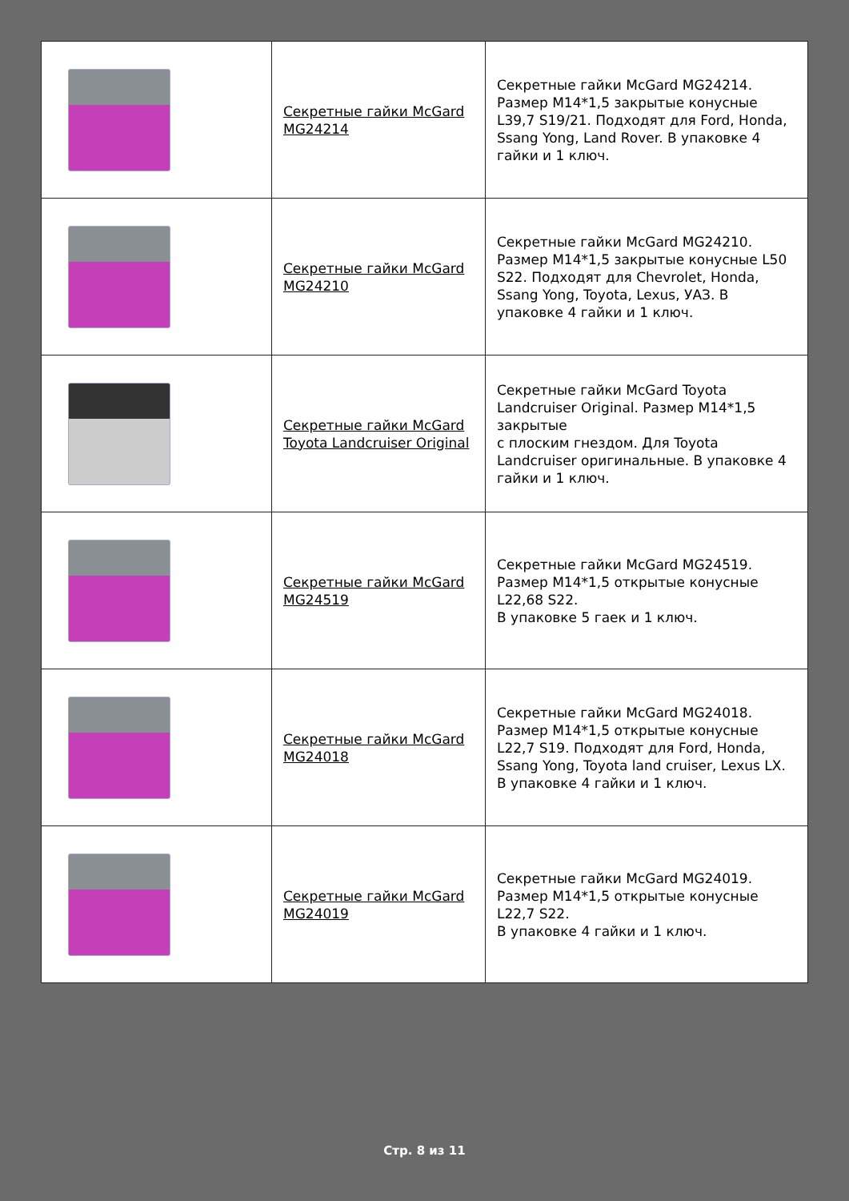| | Секретные гайки McGard MG24214 | Секретные гайки McGard MG24214. Размер M14*1,5 закрытые конусные L39,7 S19/21. Подходят для Ford, Honda, Ssang Yong, Land Rover. В упаковке 4 гайки и 1 ключ. |
| | Секретные гайки McGard MG24210 | Секретные гайки McGard MG24210. Размер M14*1,5 закрытые конусные L50 S22. Подходят для Chevrolet, Honda, Ssang Yong, Toyota, Lexus, УАЗ. В упаковке 4 гайки и 1 ключ. |
| | Секретные гайки McGard Toyota Landcruiser Original | Секретные гайки McGard Toyota Landcruiser Original. Размер M14*1,5 закрытые с плоским гнездом. Для Toyota Landcruiser оригинальные. В упаковке 4 гайки и 1 ключ. |
| | Секретные гайки McGard MG24519 | Секретные гайки McGard MG24519. Размер M14*1,5 открытые конусные L22,68 S22. В упаковке 5 гаек и 1 ключ. |
| | Секретные гайки McGard MG24018 | Секретные гайки McGard MG24018. Размер M14*1,5 открытые конусные L22,7 S19. Подходят для Ford, Honda, Ssang Yong, Toyota land cruiser, Lexus LX. В упаковке 4 гайки и 1 ключ. |
| | Секретные гайки McGard MG24019 | Секретные гайки McGard MG24019. Размер M14*1,5 открытые конусные L22,7 S22. В упаковке 4 гайки и 1 ключ. |
Стр. 8 из 11